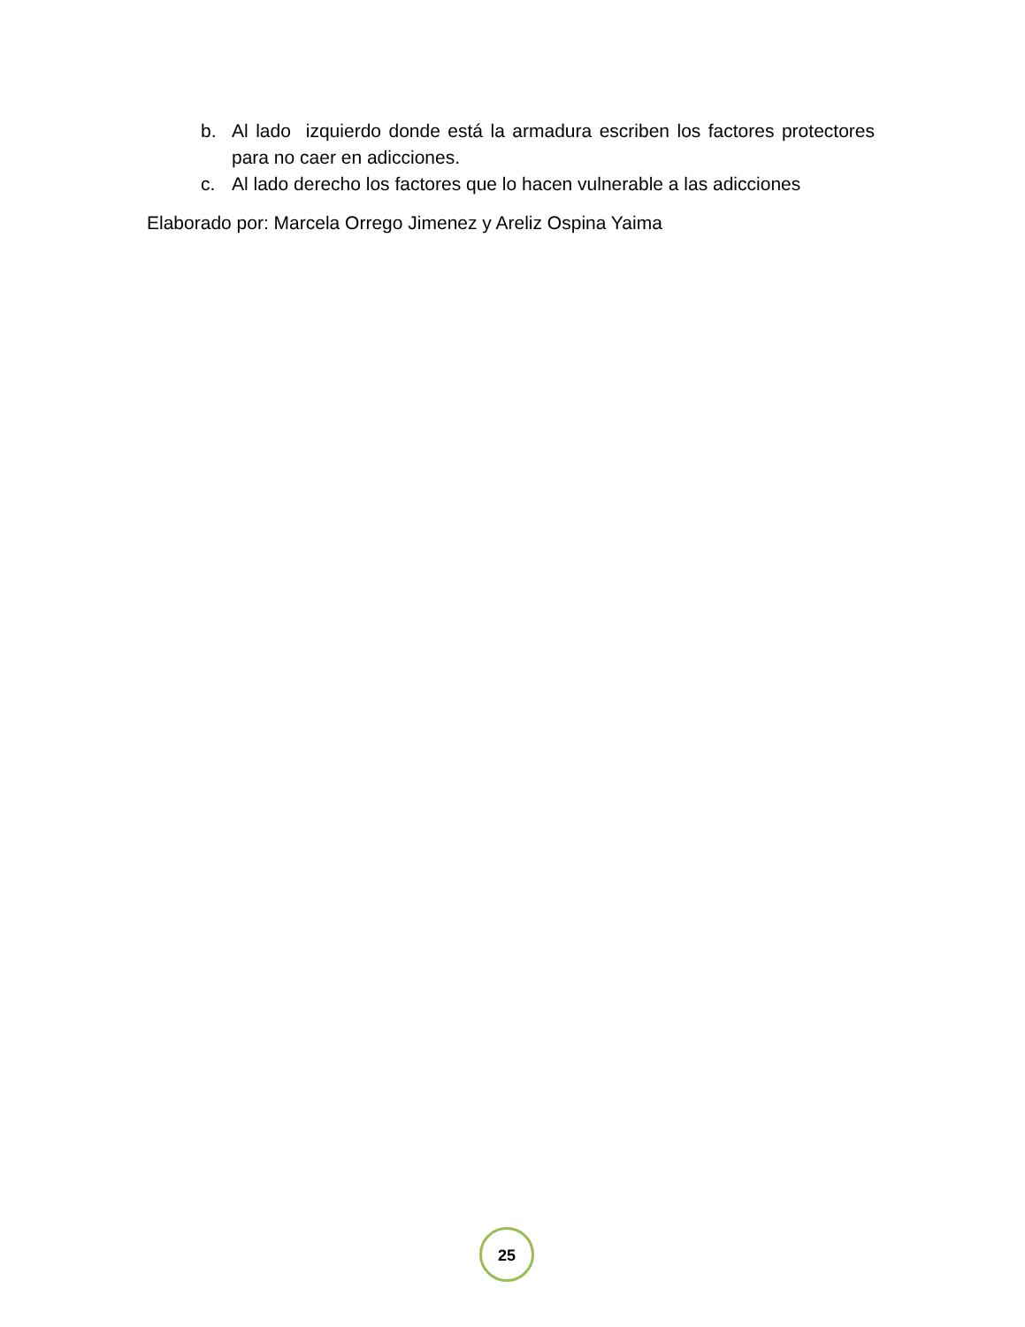b. Al lado izquierdo donde está la armadura escriben los factores protectores para no caer en adicciones.
c. Al lado derecho los factores que lo hacen vulnerable a las adicciones
Elaborado por: Marcela Orrego Jimenez y Areliz Ospina Yaima
25